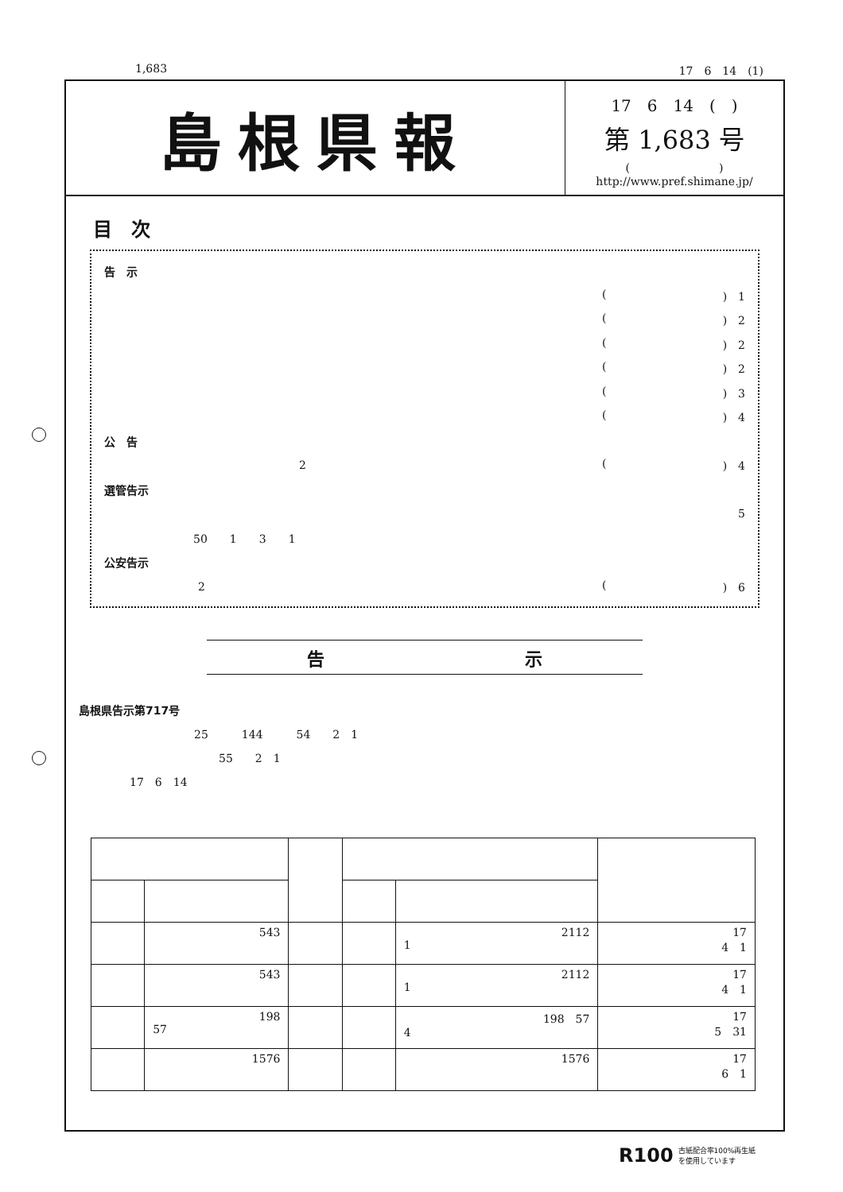1,683 17　6　14　(1)
島根県報
17　6　14　(　)
第 1,683 号
(　　　　　　　　)
http://www.pref.shimane.jp/
目　次
告　示
()　1
()　2
()　2
()　2
()　3
()　4
公　告
2 ()　4
選管告示
5
50　　1　　3　　1
公安告示
2 ()　6
告 示
島根県告示第717号
25　　　144　　　54　　2　1
55　　2　1
17　6　14
| | 543 | | | 2112 1 | 17 4 1 |
| | 543 | | | 2112 1 | 17 4 1 |
| | 198 57 | | | 198 57 4 | 17 5 31 |
| | 1576 | | | 1576 | 17 6 1 |
R100 古紙配合率100%再生紙
を使用しています